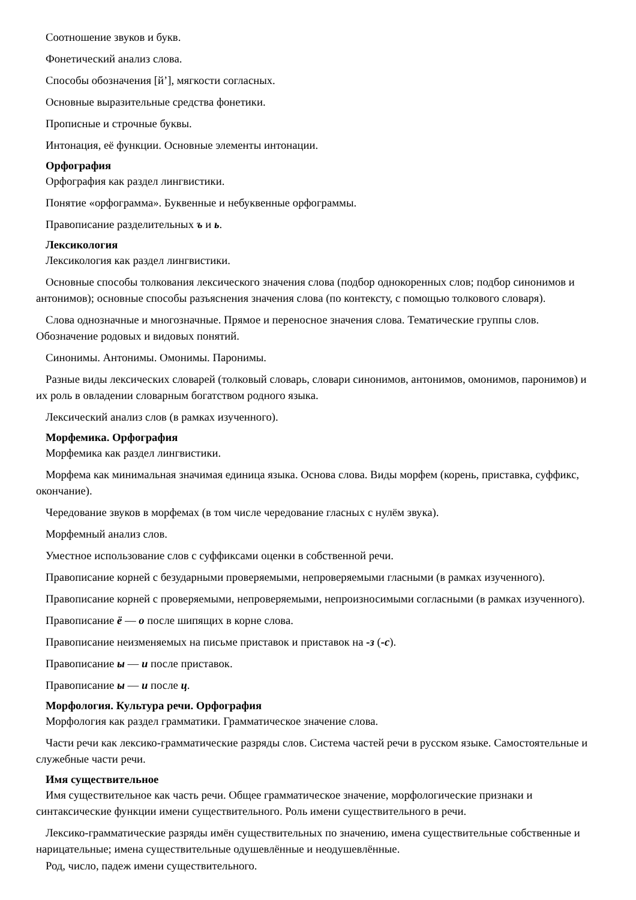Соотношение звуков и букв.
Фонетический анализ слова.
Способы обозначения [й’], мягкости согласных.
Основные выразительные средства фонетики.
Прописные и строчные буквы.
Интонация, её функции. Основные элементы интонации.
Орфография
Орфография как раздел лингвистики.
Понятие «орфограмма». Буквенные и небуквенные орфограммы.
Правописание разделительных ъ и ь.
Лексикология
Лексикология как раздел лингвистики.
Основные способы толкования лексического значения слова (подбор однокоренных слов; подбор синонимов и антонимов); основные способы разъяснения значения слова (по контексту, с помощью толкового словаря).
Слова однозначные и многозначные. Прямое и переносное значения слова. Тематические группы слов. Обозначение родовых и видовых понятий.
Синонимы. Антонимы. Омонимы. Паронимы.
Разные виды лексических словарей (толковый словарь, словари синонимов, антонимов, омонимов, паронимов) и их роль в овладении словарным богатством родного языка.
Лексический анализ слов (в рамках изученного).
Морфемика. Орфография
Морфемика как раздел лингвистики.
Морфема как минимальная значимая единица языка. Основа слова. Виды морфем (корень, приставка, суффикс, окончание).
Чередование звуков в морфемах (в том числе чередование гласных с нулём звука).
Морфемный анализ слов.
Уместное использование слов с суффиксами оценки в собственной речи.
Правописание корней с безударными проверяемыми, непроверяемыми гласными (в рамках изученного).
Правописание корней с проверяемыми, непроверяемыми, непроизносимыми согласными (в рамках изученного).
Правописание ё — о после шипящих в корне слова.
Правописание неизменяемых на письме приставок и приставок на -з (-с).
Правописание ы — и после приставок.
Правописание ы — и после ц.
Морфология. Культура речи. Орфография
Морфология как раздел грамматики. Грамматическое значение слова.
Части речи как лексико-грамматические разряды слов. Система частей речи в русском языке. Самостоятельные и служебные части речи.
Имя существительное
Имя существительное как часть речи. Общее грамматическое значение, морфологические признаки и синтаксические функции имени существительного. Роль имени существительного в речи.
Лексико-грамматические разряды имён существительных по значению, имена существительные собственные и нарицательные; имена существительные одушевлённые и неодушевлённые.
Род, число, падеж имени существительного.